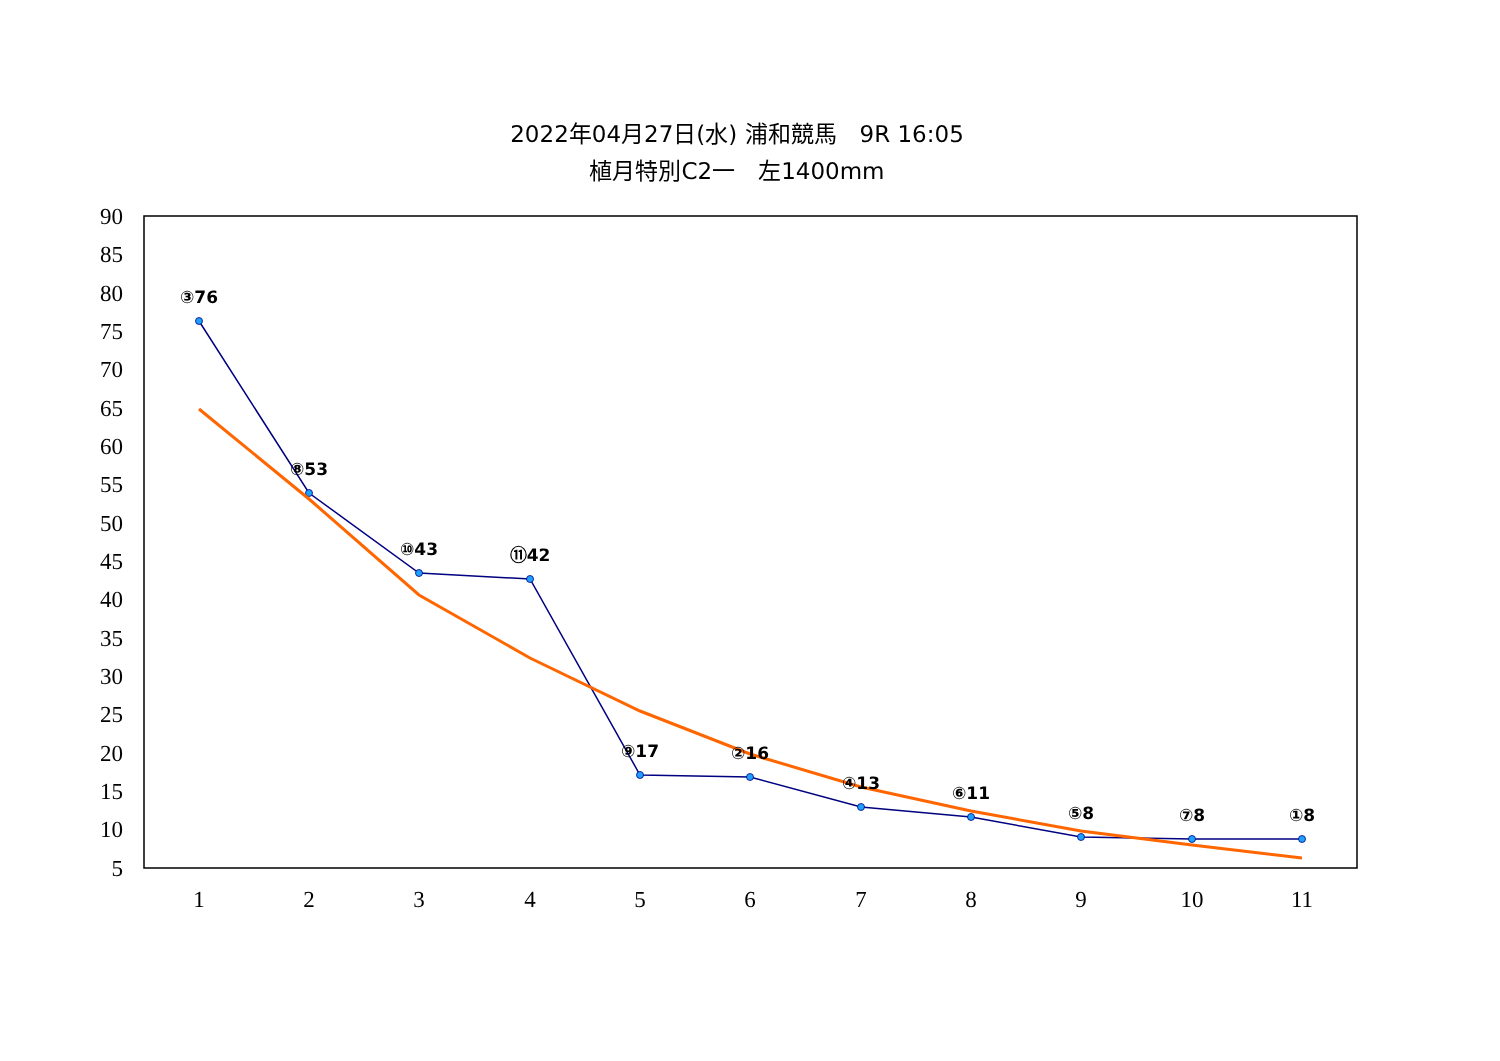2022年04月27日(水) 浦和競馬　9R 16:05
植月特別C2一　左1400mm
90
85
80
75
70
65
60
55
50
45
40
35
30
25
20
15
10
5
③76
⑧53
⑩43
⑪42
⑨17
②16
④13
⑥11
⑤8
⑦8
①8
1
2
3
4
5
6
7
8
9
10
11